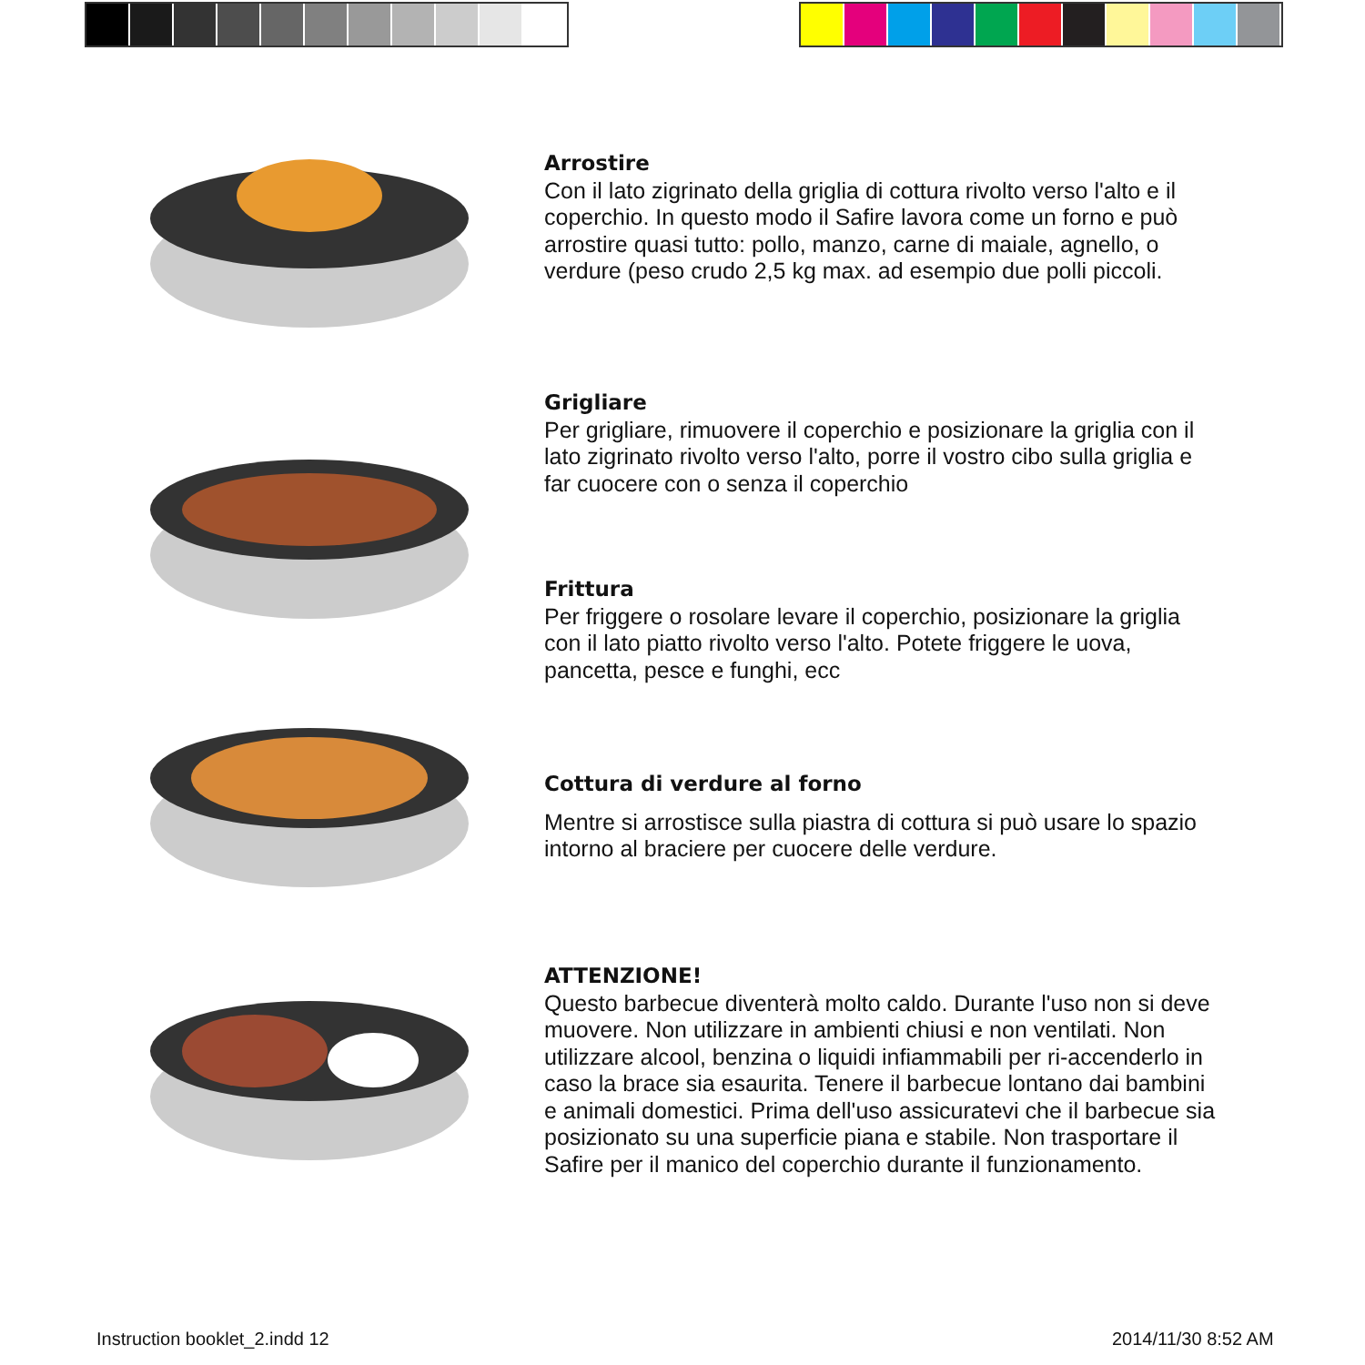Arrostire
Con il lato zigrinato della griglia di cottura rivolto verso l'alto e il coperchio. In questo modo il Safire lavora come un forno e può arrostire quasi tutto: pollo, manzo, carne di maiale, agnello, o verdure (peso crudo 2,5 kg max. ad esempio due polli piccoli.
Grigliare
Per grigliare, rimuovere il coperchio e posizionare la griglia con il lato zigrinato rivolto verso l'alto, porre il vostro cibo sulla griglia e far cuocere con o senza il coperchio
Frittura
Per friggere o rosolare levare il coperchio, posizionare la griglia con il lato piatto rivolto verso l'alto. Potete friggere le uova, pancetta, pesce e funghi, ecc
Cottura di verdure al forno
Mentre si arrostisce sulla piastra di cottura si può usare lo spazio intorno al braciere per cuocere delle verdure.
ATTENZIONE!
Questo barbecue diventerà molto caldo. Durante l'uso non si deve muovere. Non utilizzare in ambienti chiusi e non ventilati. Non utilizzare alcool, benzina o liquidi infiammabili per ri-accenderlo in caso la brace sia esaurita. Tenere il barbecue lontano dai bambini e animali domestici. Prima dell'uso assicuratevi che il barbecue sia posizionato su una superficie piana e stabile. Non trasportare il Safire per il manico del coperchio durante il funzionamento.
Instruction booklet_2.indd 12 2014/11/30 8:52 AM